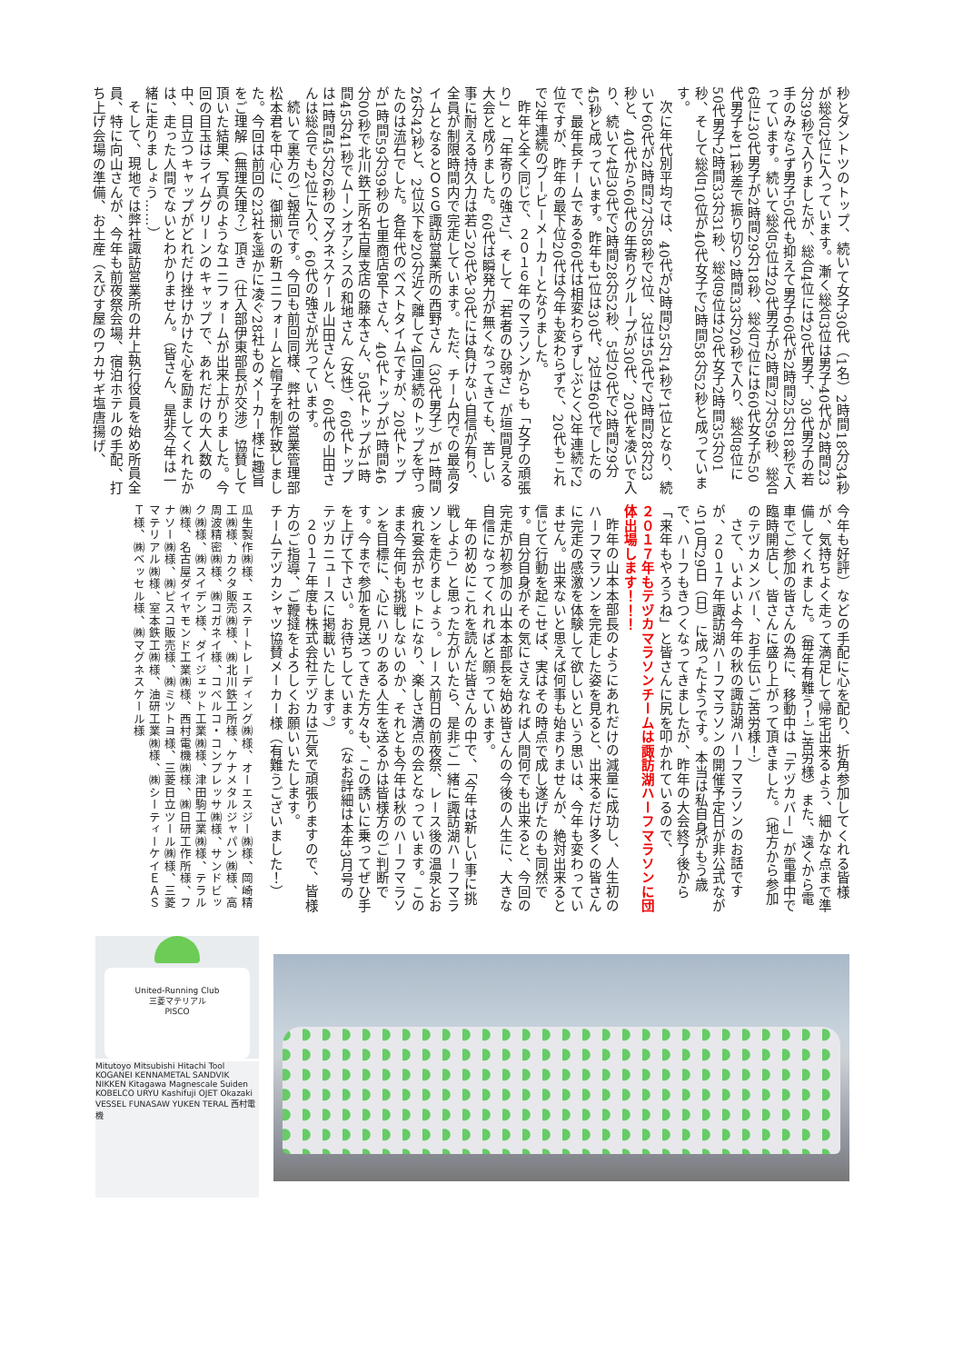秒とダントツのトップ、続いて女子30代（1名）2時間18分34秒が総合2位に入っています。漸く総合3位は男子40代が2時間23分39秒で入りましたが、総合4位には20代男子、30代男子の若手のみならず男子50代も抑えて男子60代が2時間25分18秒で入っています。続いて総合5位は20代男子が2時間27分59秒、総合6位に30代男子が2時間29分18秒、総合7位には60代女子が50代男子を11秒差で振り切り2時間33分20秒で入り、総合8位に50代男子2時間33分31秒、総合9位は20代女子2時間35分01秒、そして総合10位が40代女子で2時間58分52秒と成っています。
次に年代別平均では、40代が2時間25分14秒で1位となり、続いて60代が2時間27分58秒で2位、3位は50代で2時間28分23秒と、40代から60代の年寄りグループが30代、20代を凌いで入り、続いて4位30代で2時間28分52秒、5位20代で2時間29分45秒と成っています。昨年も1位は30代、2位は60代でしたので、最年長チームである60代は相変わらずしぶとく2年連続で2位ですが、昨年の最下位20代は今年も変わらずで、20代もこれで2年連続のブービーメーカーとなりました。
昨年と全く同じで、２０１６年のマラソンからも「女子の頑張り」と「年寄りの強さ」、そして「若者のひ弱さ」が垣間見える大会と成りました。60代は瞬発力が無くなってきても、苦しい事に耐える持久力は若い20代や30代には負けない自信が有り、全員が制限時間内で完走しています。ただ、チーム内での最高タイムとなるとＯＳＧ諏訪営業所の西野さん（30代男子）が1時間26分42秒と、2位以下を20分近く離して4回連続のトップを守ったのは流石でした。各年代のベストタイムですが、20代トップが1時間59分39秒の七里商店宮下さん、40代トップが1時間46分00秒で北川鉄工所名古屋支店の藤本さん、50代トップが1時間45分41秒でムーンオアシスの和地さん（女性）、60代トップは1時間45分26秒のマグネスケール山田さんと、60代の山田さんは総合でも2位に入り、60代の強さが光っています。
続いて裏方のご報告です。今回も前回同様、弊社の営業管理部松本君を中心に、御揃いの新ユニフォームと帽子を制作致しました。今回は前回の23社を遥かに凌ぐ28社ものメーカー様に趣旨をご理解（無理矢理？）頂き（仕入部伊東部長が交渉）協賛して頂いた結果、写真のようなユニフォームが出来上がりました。今回の目玉はライムグリーンのキャップで、あれだけの大人数の中、目立つキャップがどれだけ挫けかけた心を励ましてくれたかは、走った人間でないとわかりません。（皆さん、是非今年は一緒に走りましょう……）
そして、現地では弊社諏訪営業所の井上執行役員を始め所員全員、特に向山さんが、今年も前夜祭会場、宿泊ホテルの手配、打ち上げ会場の準備、お土産（えびす屋のワカサギ塩唐揚げ、
今年も好評）などの手配に心を配り、折角参加してくれる皆様が、気持ちよく走って満足して帰宅出来るよう、細かな点まで準備してくれました。（毎年有難う！ご苦労様）また、遠くから電車でご参加の皆さんの為に、移動中は「テヅカバー」が電車中で臨時開店し、皆さんに盛り上がって頂きました。（地方から参加のテヅカメンバー、お手伝いご苦労様！）
さて、いよいよ今年の秋の諏訪湖ハーフマラソンのお話ですが、２０１７年諏訪湖ハーフマラソンの開催予定日が非公式ながら10月29日（日）に成ったようです。本当は私自身がもう歳で、ハーフもきつくなってきましたが、昨年の大会終了後から「来年もやろうね」と皆さんに尻を叩かれているので、
２０１７年もテヅカマラソンチームは諏訪湖ハーフマラソンに団体出場します！！！
昨年の山本本部長のようにあれだけの減量に成功し、人生初のハーフマラソンを完走した姿を見ると、出来るだけ多くの皆さんに完走の感激を体験して欲しいという思いは、今年も変わっていません。出来ないと思えば何事も始まりませんが、絶対出来ると信じて行動を起こせば、実はその時点で成し遂げたのも同然です。自分自身がその気にさえなれば人間何でも出来ると、今回の完走が初参加の山本本部長を始め皆さんの今後の人生に、大きな自信になってくれればと願っています。
年の初めにこれを読んだ皆さんの中で、「今年は新しい事に挑戦しよう」と思った方がいたら、是非ご一緒に諏訪湖ハーフマラソンを走りましょう。レース前日の前夜祭、レース後の温泉とお疲れ宴会がセットになり、楽しさ満点の会となっています。このまま今年何も挑戦しないのか、それとも今年は秋のハーフマラソンを目標に、心にハリのある人生を送るかは皆様方のご判断です。今まで参加を見送ってきた方々も、この誘いに乗ってぜひ手を上げて下さい。お待ちしています。（なお詳細は本年3月号のテヅカニュースに掲載いたします。）
２０１７年度も株式会社テヅカは元気で頑張りますので、皆様方のご指導、ご鞭撻をよろしくお願いいたします。
チームテヅカシャツ協賛メーカー様（有難うございました！）
瓜生製作㈱様、エステートレーディング㈱様、オーエスジー㈱様、岡崎精工㈱様、カクタ販売㈱様、㈱北川鉄工所様、ケナメタルジャパン㈱様、高周波精密㈱様、㈱コガネイ様、コベルコ・コンプレッサ㈱様、サンドビック㈱様、㈱スイデン様、ダイジェット工業㈱様、津田駒工業㈱様、テラル㈱様、名古屋ダイヤモンド工業㈱様、西村電機㈱様、㈱日研工作所様、フナソー㈱様、㈱ピスコ販売様、㈱ミツトヨ様、三菱日立ツール㈱様、三菱マテリアル㈱様、室本鉄工㈱様、油研工業㈱様、㈱シーティーケイＥＡＳＴ様、㈱ベッセル様、㈱マグネスケール様
United-Running Club
三菱マテリアル
PISCO
Mitutoyo Mitsubishi Hitachi Tool KOGANEI KENNAMETAL SANDVIK NIKKEN Kitagawa Magnescale Suiden KOBELCO URYU Kashifuji OJET Okazaki VESSEL FUNASAW YUKEN TERAL 西村電機